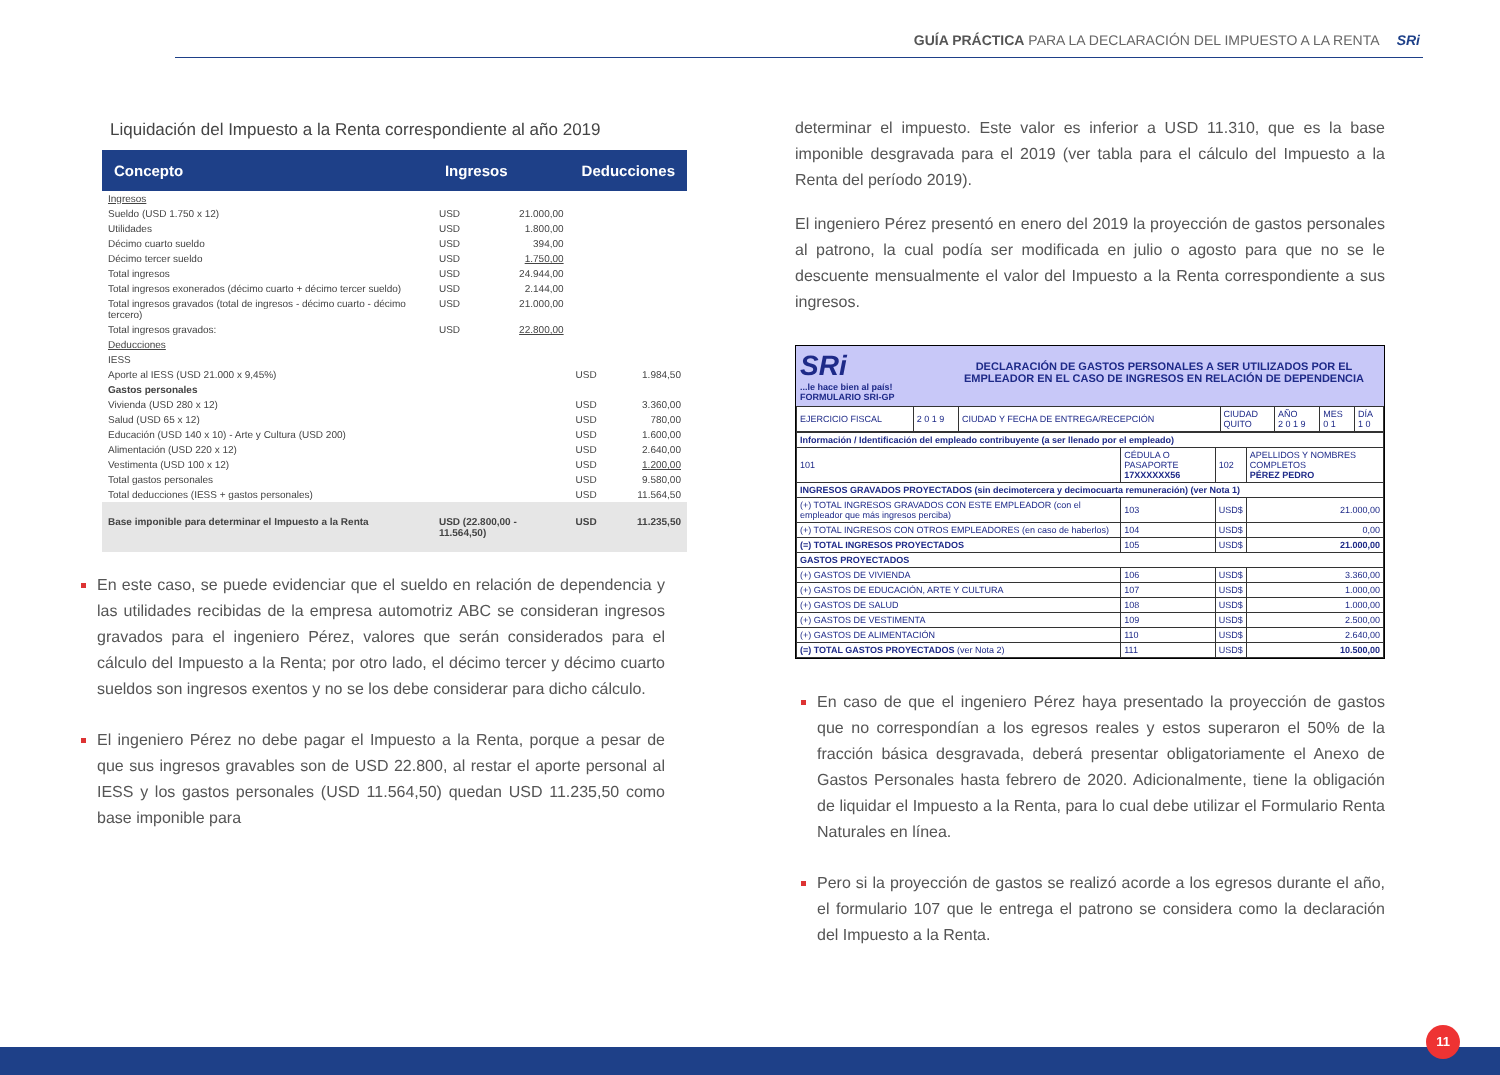GUÍA PRÁCTICA PARA LA DECLARACIÓN DEL IMPUESTO A LA RENTA SRi
Liquidación del Impuesto a la Renta correspondiente al año 2019
| Concepto | Ingresos | | Deducciones | |
| --- | --- | --- | --- | --- |
| Ingresos | | | | |
| Sueldo (USD 1.750 x 12) | USD | 21.000,00 | | |
| Utilidades | USD | 1.800,00 | | |
| Décimo cuarto sueldo | USD | 394,00 | | |
| Décimo tercer sueldo | USD | 1.750,00 | | |
| Total ingresos | USD | 24.944,00 | | |
| Total ingresos exonerados (décimo cuarto + décimo tercer sueldo) | USD | 2.144,00 | | |
| Total ingresos gravados (total de ingresos - décimo cuarto - décimo tercero) | USD | 21.000,00 | | |
| Total ingresos gravados: | USD | 22.800,00 | | |
| Deducciones | | | | |
| IESS | | | | |
| Aporte al IESS (USD 21.000 x 9,45%) | | | USD | 1.984,50 |
| Gastos personales | | | | |
| Vivienda (USD 280 x 12) | | | USD | 3.360,00 |
| Salud (USD 65 x 12) | | | USD | 780,00 |
| Educación (USD 140 x 10) - Arte y Cultura (USD 200) | | | USD | 1.600,00 |
| Alimentación (USD 220 x 12) | | | USD | 2.640,00 |
| Vestimenta (USD 100 x 12) | | | USD | 1.200,00 |
| Total gastos personales | | | USD | 9.580,00 |
| Total deducciones (IESS + gastos personales) | | | USD | 11.564,50 |
| Base imponible para determinar el Impuesto a la Renta | USD (22.800,00 - 11.564,50) | | USD | 11.235,50 |
En este caso, se puede evidenciar que el sueldo en relación de dependencia y las utilidades recibidas de la empresa automotriz ABC se consideran ingresos gravados para el ingeniero Pérez, valores que serán considerados para el cálculo del Impuesto a la Renta; por otro lado, el décimo tercer y décimo cuarto sueldos son ingresos exentos y no se los debe considerar para dicho cálculo.
El ingeniero Pérez no debe pagar el Impuesto a la Renta, porque a pesar de que sus ingresos gravables son de USD 22.800, al restar el aporte personal al IESS y los gastos personales (USD 11.564,50) quedan USD 11.235,50 como base imponible para
determinar el impuesto. Este valor es inferior a USD 11.310, que es la base imponible desgravada para el 2019 (ver tabla para el cálculo del Impuesto a la Renta del período 2019).
El ingeniero Pérez presentó en enero del 2019 la proyección de gastos personales al patrono, la cual podía ser modificada en julio o agosto para que no se le descuente mensualmente el valor del Impuesto a la Renta correspondiente a sus ingresos.
SRi
...le hace bien al país!
FORMULARIO SRI-GP
DECLARACIÓN DE GASTOS PERSONALES A SER UTILIZADOS POR EL EMPLEADOR EN EL CASO DE INGRESOS EN RELACIÓN DE DEPENDENCIA
| EJERCICIO FISCAL | 2 0 1 9 | CIUDAD Y FECHA DE ENTREGA/RECEPCIÓN | CIUDAD QUITO | AÑO 2 0 1 9 | MES 0 1 | DÍA 1 0 |
| Información / Identificación del empleado contribuyente (a ser llenado por el empleado) | | | |
| 101 | CÉDULA O PASAPORTE 17XXXXXX56 | 102 | APELLIDOS Y NOMBRES COMPLETOS PÉREZ PEDRO |
| INGRESOS GRAVADOS PROYECTADOS (sin decimotercera y decimocuarta remuneración) (ver Nota 1) | | | |
| (+) TOTAL INGRESOS GRAVADOS CON ESTE EMPLEADOR (con el empleador que más ingresos perciba) | 103 | USD$ | 21.000,00 |
| (+) TOTAL INGRESOS CON OTROS EMPLEADORES (en caso de haberlos) | 104 | USD$ | 0,00 |
| (=) TOTAL INGRESOS PROYECTADOS | 105 | USD$ | 21.000,00 |
| GASTOS PROYECTADOS | | | |
| (+) GASTOS DE VIVIENDA | 106 | USD$ | 3.360,00 |
| (+) GASTOS DE EDUCACIÓN, ARTE Y CULTURA | 107 | USD$ | 1.000,00 |
| (+) GASTOS DE SALUD | 108 | USD$ | 1.000,00 |
| (+) GASTOS DE VESTIMENTA | 109 | USD$ | 2.500,00 |
| (+) GASTOS DE ALIMENTACIÓN | 110 | USD$ | 2.640,00 |
| (=) TOTAL GASTOS PROYECTADOS (ver Nota 2) | 111 | USD$ | 10.500,00 |
En caso de que el ingeniero Pérez haya presentado la proyección de gastos que no correspondían a los egresos reales y estos superaron el 50% de la fracción básica desgravada, deberá presentar obligatoriamente el Anexo de Gastos Personales hasta febrero de 2020. Adicionalmente, tiene la obligación de liquidar el Impuesto a la Renta, para lo cual debe utilizar el Formulario Renta Naturales en línea.
Pero si la proyección de gastos se realizó acorde a los egresos durante el año, el formulario 107 que le entrega el patrono se considera como la declaración del Impuesto a la Renta.
11